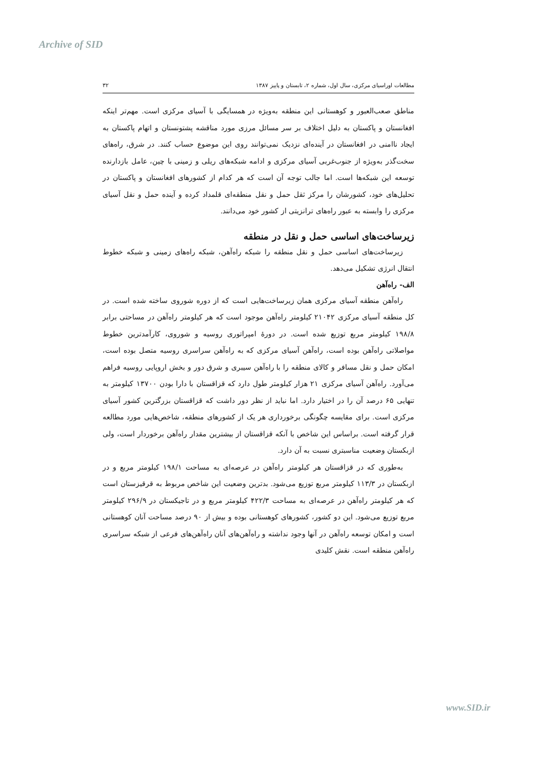Archive of SID
مطالعات اوراسیای مرکزی، سال اول، شماره ۲، تابستان و پاییز ۱۳۸۷ ۳۲
مناطق صعب‌العبور و کوهستانی این منطقه به‌ویژه در همسایگی با آسیای مرکزی است. مهم‌تر اینکه افغانستان و پاکستان به دلیل اختلاف بر سر مسائل مرزی مورد مناقشه پشتونستان و اتهام پاکستان به ایجاد ناامنی در افغانستان در آینده‌ای نزدیک نمی‌توانند روی این موضوع حساب کنند. در شرق، راه‌های سخت‌گذر به‌ویژه از جنوب‌غربی آسیای مرکزی و ادامه شبکه‌های ریلی و زمینی با چین، عامل بازدارنده توسعه این شبکه‌ها است. اما جالب توجه آن است که هر کدام از کشورهای افغانستان و پاکستان در تحلیل‌های خود، کشورشان را مرکز ثقل حمل و نقل منطقه‌ای قلمداد کرده و آینده حمل و نقل آسیای مرکزی را وابسته به عبور راه‌های ترانزیتی از کشور خود می‌دانند.
زیرساخت‌های اساسی حمل و نقل در منطقه
زیرساخت‌های اساسی حمل و نقل منطقه را شبکه راه‌آهن، شبکه راه‌های زمینی و شبکه خطوط انتقال انرژی تشکیل می‌دهد.
الف- راه‌آهن
راه‌آهن منطقه آسیای مرکزی همان زیرساخت‌هایی است که از دوره شوروی ساخته شده است. در کل منطقه آسیای مرکزی ۲۱۰۴۲ کیلومتر راه‌آهن موجود است که هر کیلومتر راه‌آهن در مساحتی برابر ۱۹۸/۸ کیلومتر مربع توزیع شده است. در دورهٔ امپراتوری روسیه و شوروی، کارآمدترین خطوط مواصلاتی راه‌آهن بوده است، راه‌آهن آسیای مرکزی که به راه‌آهن سراسری روسیه متصل بوده است، امکان حمل و نقل مسافر و کالای منطقه را با راه‌آهن سیبری و شرق دور و بخش اروپایی روسیه فراهم می‌آورد. راه‌آهن آسیای مرکزی ۲۱ هزار کیلومتر طول دارد که قزاقستان با دارا بودن ۱۳۷۰۰ کیلومتر به تنهایی ۶۵ درصد آن را در اختیار دارد. اما نباید از نظر دور داشت که قزاقستان بزرگترین کشور آسیای مرکزی است. برای مقایسه چگونگی برخورداری هر یک از کشورهای منطقه، شاخص‌هایی مورد مطالعه قرار گرفته است. براساس این شاخص با آنکه قزاقستان از بیشترین مقدار راه‌آهن برخوردار است، ولی ازبکستان وضعیت مناسبتری نسبت به آن دارد.
به‌طوری که در قزاقستان هر کیلومتر راه‌آهن در عرصه‌ای به مساحت ۱۹۸/۱ کیلومتر مربع و در ازبکستان در ۱۱۳/۳ کیلومتر مربع توزیع می‌شود. بدترین وضعیت این شاخص مربوط به قرقیزستان است که هر کیلومتر راه‌آهن در عرصه‌ای به مساحت ۴۲۲/۳ کیلومتر مربع و در تاجیکستان در ۲۹۶/۹ کیلومتر مربع توزیع می‌شود. این دو کشور، کشورهای کوهستانی بوده و بیش از ۹۰ درصد مساحت آنان کوهستانی است و امکان توسعه راه‌آهن در آنها وجود نداشته و راه‌آهن‌های آنان راه‌آهن‌های فرعی از شبکه سراسری راه‌آهن منطقه است. نقش کلیدی
www.SID.ir